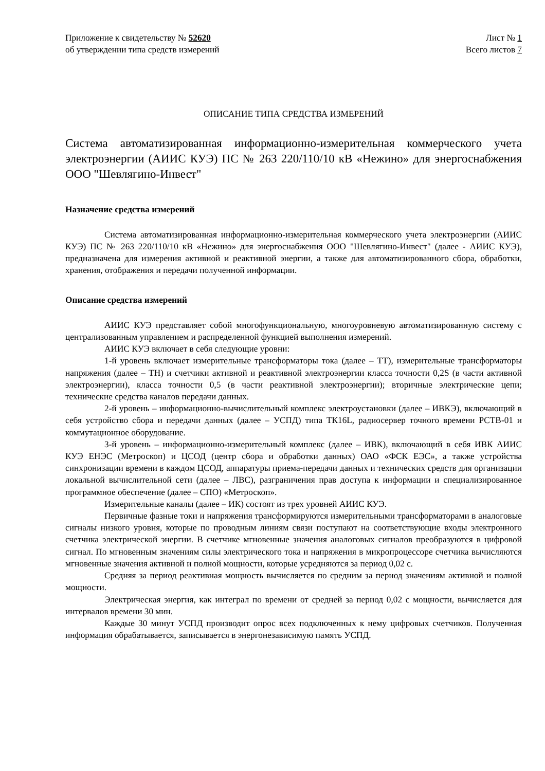Приложение к свидетельству № 52620
об утверждении типа средств измерений
Лист № 1
Всего листов 7
ОПИСАНИЕ ТИПА СРЕДСТВА ИЗМЕРЕНИЙ
Система автоматизированная информационно-измерительная коммерческого учета электроэнергии (АИИС КУЭ) ПС № 263 220/110/10 кВ «Нежино» для энергоснабжения ООО "Шевлягино-Инвест"
Назначение средства измерений
Система автоматизированная информационно-измерительная коммерческого учета электроэнергии (АИИС КУЭ) ПС № 263 220/110/10 кВ «Нежино» для энергоснабжения ООО "Шевлягино-Инвест" (далее - АИИС КУЭ), предназначена для измерения активной и реактивной энергии, а также для автоматизированного сбора, обработки, хранения, отображения и передачи полученной информации.
Описание средства измерений
АИИС КУЭ представляет собой многофункциональную, многоуровневую автоматизированную систему с централизованным управлением и распределенной функцией выполнения измерений.
АИИС КУЭ включает в себя следующие уровни:
1-й уровень включает измерительные трансформаторы тока (далее – ТТ), измерительные трансформаторы напряжения (далее – ТН) и счетчики активной и реактивной электроэнергии класса точности 0,2S (в части активной электроэнергии), класса точности 0,5 (в части реактивной электроэнергии); вторичные электрические цепи; технические средства каналов передачи данных.
2-й уровень – информационно-вычислительный комплекс электроустановки (далее – ИВКЭ), включающий в себя устройство сбора и передачи данных (далее – УСПД) типа ТК16L, радиосервер точного времени РСТВ-01 и коммутационное оборудование.
3-й уровень – информационно-измерительный комплекс (далее – ИВК), включающий в себя ИВК АИИС КУЭ ЕНЭС (Метроскоп) и ЦСОД (центр сбора и обработки данных) ОАО «ФСК ЕЭС», а также устройства синхронизации времени в каждом ЦСОД, аппаратуры приема-передачи данных и технических средств для организации локальной вычислительной сети (далее – ЛВС), разграничения прав доступа к информации и специализированное программное обеспечение (далее – СПО) «Метроскоп».
Измерительные каналы (далее – ИК) состоят из трех уровней АИИС КУЭ.
Первичные фазные токи и напряжения трансформируются измерительными трансформаторами в аналоговые сигналы низкого уровня, которые по проводным линиям связи поступают на соответствующие входы электронного счетчика электрической энергии. В счетчике мгновенные значения аналоговых сигналов преобразуются в цифровой сигнал. По мгновенным значениям силы электрического тока и напряжения в микропроцессоре счетчика вычисляются мгновенные значения активной и полной мощности, которые усредняются за период 0,02 с.
Средняя за период реактивная мощность вычисляется по средним за период значениям активной и полной мощности.
Электрическая энергия, как интеграл по времени от средней за период 0,02 с мощности, вычисляется для интервалов времени 30 мин.
Каждые 30 минут УСПД производит опрос всех подключенных к нему цифровых счетчиков. Полученная информация обрабатывается, записывается в энергонезависимую память УСПД.